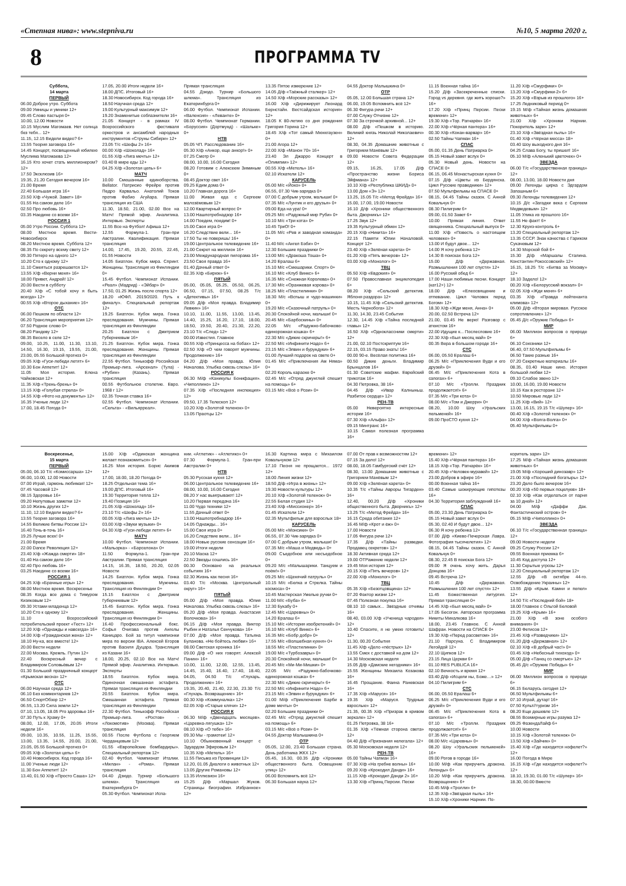«Степная нива»: www.stepniva.ru №10, 5 марта 2020 г.
8
ПРОГРАММА TV
Суббота,
14 марта
ПЕРВЫЙ
06.00 Доброе утро. Суббота
09.00 Умницы и умники 12+
09.45 Слово пастыря 0+
10.00, 12.00 Новости
10.15 Муслим Магомаев. Нет солнца без тебя... 12+
11.15, 12.15 Видели видео? 6+
13.55 Теория заговора 16+
14.45 Концерт, посвященный юбилею Муслима Магомаева 12+
16.15 Кто хочет стать миллионером? 12+
17.50 Эксклюзив 16+
19.35, 21.20 Сегодня вечером 16+
21.00 Время
22.40 Большая игра 16+
23.50 Х/ф «Чужой. Завет» 18+
01.55 На самом деле 16+
02.50 Про любовь 16+
03.35 Наедине со всеми 16+
РОССИЯ 1
05.00 Утро России. Суббота 12+
08.00 Местное время. Вести-Новосибирск
08.20 Местное время. Суббота 12+
08.35 По секрету всему свету 12+
09.30 Пятеро на одного 12+
10.20 Сто к одному 12+
11.10 Смеяться разрешается 12+
13.55 Х/ф «Верни меня» 16+
18.00 Привет, Андрей! 12+
20.00 Вести в субботу
20.40 Х/ф «С тобой хочу я быть всегда» 12+
00.55 Х/ф «Второе дыхание» 16+
ОТС
06.00 Пешком по области 12+
06.20 Трансляция мероприятия 12+
07.50 Родное слово 0+
08.20 Рандеву 12+
08.35 Весело в селе 12+
09.00, 10.25, 11.00, 11.30, 13.10, 14.50, 16.30, 19.15, 19.55, 21.00, 23.00, 05.55 Большой прогноз 0+
09.05 Х/ф «Гуси-лебеди летят» 6+
10.30 Бон Аппетит! 12+
11.05 Моя история. Елена Чайковская 12+
11.35 Х/ф «Трень-брень» 0+
13.15 Х/ф «Голубая стрела» 0+
14.55 Х/ф «Фото на документы» 12+
16.35 Ученые люди 12+
17.00, 18.45 Погода 0+
17.05, 20.00 Итоги недели 16+
18.00 ДПС. Итоговый 16+
18.30 Новосибирск. Код города 16+
18.50 Научная среда 12+
19.00 Культурный максимум 12+
19.20 Знаменитые соблазнители 16+
21.05 Концерт - в рамках IV Всероссийского фестиваля оркестров и ансамблей народных инструментов «Струны Сибири» 12+
23.05 Т/с «Шефы 2» 16+
00.00 Х/ф «Шоколад» 16+
01.55 Х/ф «Лига мечты» 12+
03.40 В мире еды 12+
04.25 Х/ф «Золотая цепь» 6+
МАТЧ
10.00 Смешанные единоборства. Bellator. Патрисио Фрейре против Педро Карвальо. Анатолий Токов против Фабио Агуйара. Прямая трансляция из США
11.30, 18.50, 21.00, 02.00 Все на Матч! Прямой эфир. Аналитика. Интервью. Эксперты
11.55 Все на Футбол! Афиша 12+
12.55 Формула-1. Гран-при Австралии. Квалификация. Прямая трансляция
14.00, 17.45, 19.20, 20.55, 22.45, 01.55 Новости
14.05 Биатлон. Кубок мира. Спринт. Женщины. Трансляция из Финляндии 0+
15.45 Футбол. Чемпионат Испании. «Реал» (Мадрид) - «Эйбар» 0+
17.50, 01.25 Жизнь после спорта 12+
18.20 «ЮФЛ. 2019/2020. Путь к финалу». Специальный репортаж 12+
19.25 Биатлон. Кубок мира. Гонка преследования. Мужчины. Прямая трансляция из Финляндии
20.25 Биатлон с Дмитрием Губерниевым 16+
21.25 Биатлон. Кубок мира. Гонка преследования. Женщины. Прямая трансляция из Финляндии
22.55 Футбол. Тинькофф Российская Премьер-лига. «Арсенал» (Тула) - «Рубин» (Казань). Прямая трансляция
00.55 Футбольное столетие. Евро. 1968 г 12+
02.35 Точная ставка 16+
02.55 Футбол. Чемпионат Испании. «Сельта» - «Вильярреал».
Прямая трансляция
04.55 Дзюдо. Турнир «Большого шлема». Трансляция из Екатеринбурга 0+
06.00 Футбол. Чемпионат Испании. «Валенсия» - «Леванте» 0+
08.00 Футбол. Чемпионат Германии. «Боруссия» (Дортмунд) - «Шальке» 0+
НТВ
05.05 ЧП. Расследование 16+
05.30 Х/ф «Анкор, еще анкор!» 0+
07.25 Смотр 0+
08.00, 10.00, 16.00 Сегодня
08.20 Готовим с Алексеем Зиминым 0+
08.45 Доктор свет 16+
09.25 Едим дома 0+
10.20 Главная дорога 16+
11.00 Живая еда с Сергеем малозёмовым 12+
12.00 Квартирный вопрос 0+
13.00 Нашпотребнадзор 16+
14.00 Поедем, поедим! 0+
15.00 Своя игра 0+
16.20 Следствие вели... 16+
17.50 Ты не поверишь! 16+
19.00 Центральное телевидение 16+
21.00 Секрет на миллион 16+
23.00 Международная пилорама 16+
23.50 Своя правда 16+
01.40 Дачный ответ 0+
02.35 Х/ф «Бирюк» 6+
ПЯТЫЙ
05.00, 05.05, 05.25, 05.50, 06.25, 06.50, 07.15, 07.50, 08.25 Т/с «Детективы» 16+
09.05 Д/ф «Моя правда. Владимир Левкин» 16+
10.10, 11.00, 11.55, 13.00, 13.45, 14.40, 15.25, 16.20, 17.10, 18.00, 18.50, 19.50, 20.40, 21.30, 22.20, 23.10 Т/с «След» 12+
00.00 Известия. Главное
00.55 Х/ф «Принцесса на бобах» 12+
02.50 Х/ф «О чем говорят мужчины. Продолжение» 16+
04.20 Д/ф «Моя правда. Юлия Началова. Улыбка сквозь слезы» 16+
РОССИЯ К
06.30 М/ф «Каникулы Бонифация». «Чиполлино» 12+
07.35 Х/ф «Последняя инспекция» 12+
09.50, 17.35 Телескоп 12+
10.20 Х/ф «Золотой теленок» 0+
13.05 Праотцы 12+
13.35 Пятое измерение 12+
14.05 Д/ф «Таёжный сталкер» 12+
14.50 Х/ф «Морские рассказы» 12+
16.00 Х/ф «Дирижирует Леонард Бернстайн. Вестсайдская история» 12+
18.05 К 80-летию со дня рождения Григория Горина 12+
18.45 Х/ф «Тот самый Мюнхгаузен» 0+
21.00 Агора 12+
22.00 Х/ф «Манон 70» 16+
23.40 Эл Джарро Концерт в «Олимпии» 12+
00.55 Х/ф «Метель» 16+
02.10 Искатели 12+
КАРУСЕЛЬ
05.00 М/с «Йоко» 0+
06.55, 07.30 Чик-зарядка 0+
07.00 С добрым утром, малыши! 0+
07.35 М/с «Лунтик и его друзья» 0+
09.00 Еда на ура! 0+
09.25 М/с «Радужный мир Руби» 0+
10.10 М/с «Три кота» 0+
10.45 ТриО! 0+
11.05 М/с «Рев и заводная команда» 0+
11.40 М/с «Ангел Бэби» 0+
12.30 Большие праздники 0+
13.00 М/с «Дракоша Тоша» 0+
14.20 Ералаш 6+
15.10 М/с «Смешарики. Спорт» 0+
16.10 М/с «Клуб Винкс» 6+
16.35 М/с «Снежная Королева» 0+
17.30 М/с «Оранжевая корова» 0+
18.25 М/с «Пластилинки» 0+
18.30 М/с «Вспыш и чудо-машинки» 0+
19.20 М/с «Сказочный патруль» 0+
20.30 Спокойной ночи, малыши! 0+
20.45 М/с «Барбоскины» 0+
22.05 М/с «Радужно-бабочково-единорожная кошка» 6+
22.30 М/с «Дикие скричеры!» 6+
22.50 М/с «Инфинити Надо» 6+
23.15 М/с «Элвин и бурундуки» 6+
01.00 Лучший подарок на свете 0+
01.45 М/с «Приключения Ам Няма» 0+
02.20 Король караоке 0+
02.45 М/с «Отряд джунглей спешит на помощь» 6+
03.15 М/с «Всё о Рози» 0+
04.55 Доктор Малышкина 0+
ОТР
05.05, 12.00 Большая страна 12+
06.00, 19.05 Вспомнить всё 12+
06.30 Фигура речи 12+
07.00 Служу Отчизне 12+
07.30 За строчкой архивной... 12+
08.00 Д/ф «Пешком в историю. Великий князь Николай Николаевич» 12+
08.30, 04.35 Домашние животные с Григорием Манёвым 12+
09.00 Новости Совета Федерации 12+
09.15, 16.25, 17.05 Д/ф «Пространство жизни Бориса Эйфмана» 12+
10.10 Х/ф «Республика ШКИД» 0+
13.00 Дом «Э» 12+
13.25, 15.05 Т/с «Метод Фрейда» 16+
15.00, 17.00, 19.00 Новости
16.10 Д/ф «Хроники общественного быта. Дворникъ» 12+
17.25 Звук 12+
19.35 Культурный обмен 12+
20.15 Х/ф «Никита» 16+
22.15 Памяти Юлии Началовой. Концерт 12+
23.40 Х/ф «Зелёная карета» 0+
01.20 Х/ф «Пять вечеров» 12+
03.00 Х/ф «Монолог» 0+
ТВЦ
05.50 Х/ф «Евдокия» 0+
07.50 Православная энциклопедия 6+
08.20 Х/ф «Сельский детектив. Яблоня раздора» 12+
10.15, 11.45 Х/ф «Сельский детектив. Месть Чернобога» 12+
11.30, 14.30, 23.45 События
12.30, 14.45 Х/ф «Тайна последней главы» 12+
16.50 Х/ф «Одноклассники смерти» 12+
21.00, 02.10 Постскриптум 16+
22.15, 03.15 Право знать! 16+
00.00 90-е. Весёлая политика 16+
00.50 Дикие деньги. Владимир Брынцалов 16+
01.30 Советские мафии. Еврейский трикотаж 16+
04.30 Петровка, 38 16+
04.45 Д/ф «Ивар Калныньш. Разбитое сердце» 12+
РЕН-ТВ
05.00 Невероятно интересные истории 16+
07.30 Х/ф «Альфа» 12+
09.15 Минтранс 16+
10.15 Самая полезная программа 16+
11.15 Военная тайна 16+
15.20 Д/ф «Засекреченные списки. Город vs деревня. где жить хорошо?» 16+
17.20 Х/ф «Принц Персии. Пески времени» 12+
19.30 Х/ф «Тор. Рагнарёк» 16+
22.00 Х/ф «Чёрная пантера» 16+
00.30 Х/ф «Конан-варвар» 16+
02.50 Тайны Чапман 16+
СПАС
05.00, 01.35 День Патриарха 0+
05.15 Новый завет вслух 0+
05.30 Новый день. Новости на СПАСЕ 0+
06.15, 06.45 Монастырская кухня 0+
07.15 Д/ф «Цветы из Бердянска. Цикл Русские праведники» 12+
07.50 Мультфильмы на СПАСЕ 0+
08.15, 04.45 Тайны сказок. С Анной Ковальчук 0+
08.30 Пилигрим 6+
09.00, 01.50 Завет 6+
10.00 Прямая линия. Ответ священника. Специальный выпуск 0+
11.00 Х/ф «Повесть о настоящем человеке» 0+
13.00 И будут двое... 12+
14.00 Я хочу ребенка 12+
14.30 В поисках Бога 12+
15.00 Д/ф «Державная. Размышления 100 лет спустя» 12+
16.00 Русский обед 6+
17.00 Наши любимые песни. Концерт (кат12+) 12+
18.00 Д/ф «Елеосвящение и отпевание. Цикл Человек перед Богом» 12+
18.30 Х/ф «Жди меня, Анна» 0+
20.00, 02.50 Встреча 12+
21.00, 03.45 Не верю! Разговор с атеистом 16+
22.00 Идущие к... Послесловие 16+
22.30 Х/ф «Был месяц май» 0+
00.35 Вера в большом городе 16+
СТС
06.00, 05.50 Ералаш 6+
06.25 М/с «Приключения Вуди и его друзей» 0+
06.45 М/с «Приключения Кота в сапогах» 6+
07.10 М/с «Тролли. Праздник продолжается!» 6+
07.35 М/с «Три кота» 0+
08.00 М/с «Том и Джерри» 0+
08.20, 10.00 Шоу «Уральских пельменей» 16+
09.00 ПроСТО кухня 12+
11.20 Х/ф «Смурфики» 0+
13.20 Х/ф «Смурфики-2» 6+
15.20 Х/ф «Взрыв из прошлого» 16+
17.25 Ледниковый период 0+
19.15 М/ф «Тайная жизнь домашних животных» 6+
21.00 Х/ф «Хроники Нарнии. Покоритель зари» 12+
23.10 Х/ф «Звёздная пыль» 16+
01.40 Х/ф «Чёрная месса» 18+
03.40 Шоу выходного дня 16+
04.25 Слава Богу, ты пришел! 16+
05.10 М/ф «Аленький цветочек» 0+
ЗВЕЗДА
06.00 Т/с «Государственная граница» 12+
08.00, 13.00, 18.00 Новости дня
09.00 Легенды цирка с Эдгардом Запашным 6+
09.30 Легенды телевидения 12+
10.15 Д/с «Загадки века с Сергеем Медведевым» 12+
11.05 Улика из прошлого 16+
11.55 Не факт! 6+
12.30 Круиз-контроль 6+
13.20 Специальный репортаж 12+
13.35 СССР. Знак качества с Гариком Сукачевым 12+
14.30 Морской бой 6+
15.30 Д/ф «Маршалы Сталина. Константин Рокоссовский» 12+
16.15, 18.25 Т/с «Битва за Москву» 12+
18.10 Задело! 12+
00.20 Х/ф «Белорусский вокзал» 0+
02.05 Х/ф «Жди меня» 6+
03.35 Х/ф «Правда лейтенанта климова» 12+
05.00 Д/ф «Вторая мировая. Русское сопротивление» 12+
05.45 Д/с «Оружие Победы» 6+
МИР
06.00 Миллион вопросов о природе 6+
06.10 Союзники 12+
06.40, 07.50 Мультфильмы 6+
06.50 Такие разные 16+
07.20 Секретные материалы 16+
08.35, 03.40 Наше кино. История большой любви 12+
09.10 Слабое звено 12+
10.00, 16.00, 19.00 Новости
10.15 Как в ресторане 12+
10.50 Мировые леди 12+
11.25 Х/ф «Вий» 12+
13.00, 16.15, 19.15 Т/с «Шулер» 16+
00.40 Х/ф «Золотой теленок» 0+
04.00 Х/ф «Волга-Волга» 0+
05.40 Мультфильмы 0+
Воскресенье,
15 марта
ПЕРВЫЙ
05.00, 06.10 Т/с «Комиссарша» 12+
06.00, 10.00, 12.00 Новости
07.00 Играй, гармонь любимая! 12+
07.45 Часовой 12+
08.15 Здоровье 16+
09.20 Непутевые заметки 12+
10.10 Жизнь других 12+
11.10, 12.10 Видели видео? 6+
13.55 Теория заговора 16+
14.55 Великие битвы России 12+
16.40 Точь-в-точь 16+
19.25 Лучше всех! 0+
21.00 Время
22.00 Dance Революция 12+
23.40 Х/ф «Жажда смерти» 18+
01.40 На самом деле 16+
02.40 Про любовь 16+
03.25 Наедине со всеми 16+
РОССИЯ 1
04.25 Х/ф «Брачные игры» 12+
08.00 Местное время. Воскресенье
08.35 Когда все дома с Тимуром Кизяковым 12+
09.30 Устами младенца 12+
10.20 Сто к одному 12+
11.10 Всероссийский потребительский проект «Тест» 12+
12.20 Х/ф «Однажды и навсегда» 16+
14.00 Х/ф «Гражданская жена» 12+
18.10 Ну-ка, все вместе! 12+
20.00 Вести недели
22.00 Москва. Кремль. Путин 12+
22.40 Воскресный вечер с Владимиром Соловьёвым 12+
01.30 Большой праздничный концерт «Крымская весна» 12+
ОТС
06.00 Научная среда 12+
06.10 Без комментариев 12+
06.50 СпортОбзор 12+
06.55, 13.20 Сила земли 12+
07.10, 13.05, 18.05 Pro здоровье 16+
07.30 Путь к Храму 0+
08.00, 12.00, 17.05, 20.05 Итоги недели 16+
09.00, 10.35, 10.55, 11.25, 15.55, 13.00, 13.35, 14.55, 20.00, 21.00, 23.05, 05.55 Большой прогноз 0+
09.05 Х/ф «Золотая цепь» 6+
10.40 Новосибирск. Код города 16+
11.00 Ученые люди 12+
11.30 Бон Аппетит! 12+
13.40, 01.50 Х/ф «Просто Саша» 12+
15.00 Х/ф «Одинокая женщина желает познакомиться» 0+
16.25 Моя история. Борис Акимов 12+
17.00, 18.00, 18.20 Погода 0+
18.25 Отдельная тема 16+
19.00 ДПС. Итоговый 16+
19.30 Территория тепла 12+
19.40 Позиция 16+
21.05 Х/ф «Шоколад» 16+
23.10 Т/с «Шефы 2» 16+
00.05 Х/ф «Лига мечты» 12+
03.00 Х/ф «Звуки музыки» 0+
04.30 Х/ф «Гуси-лебеди летят» 6+
МАТЧ
10.00 Футбол. Чемпионат Испании. «Мальорка» - «Барселона» 0+
11.50 Формула-1. Гран-при Австралии. Прямая трансляция
14.15, 16.35, 18.50, 20.20, 02.05 Новости
14.25 Биатлон. Кубок мира. Гонка преследования. Мужчины. Трансляция из Финляндии 0+
15.15 Биатлон с Дмитрием Губерниевым 12+
15.45 Биатлон. Кубок мира. Гонка преследования. Женщины. Трансляция из Финляндии 0+
16.40 Профессиональный бокс. Софья Очигава против Ангелы Каницаро. Бой за титул чемпионки мира по версии IBA. Алексей Егоров против Василя Дуцара. Трансляция из Казани 16+
18.00, 20.25, 02.10 Все на Матч! Прямой эфир. Аналитика. Интервью. Эксперты
18.55 Биатлон. Кубок мира. Одиночная смешанная эстафета. Прямая трансляция из Финляндии
20.55 Биатлон. Кубок мира. Смешанная эстафета. Прямая трансляция из Финляндии
22.30 Футбол. Тинькофф Российская Премьер-лига. «Ростов» - «Локомотив» (Москва). Прямая трансляция
00.55 После Футбола с Георгием Черданцевым 12+
01.55 «Европейские бомбардиры». Специальный репортаж 12+
02.40 Футбол. Чемпионат Италии. «Милан» - «Рома». Прямая трансляция
04.40 Дзюдо. Турнир «Большого шлема». Трансляция из Екатеринбурга 0+
05.30 Футбол. Чемпионат Испа-
нии. «Атлетик» - «Атлетико» 0+
07.30 Формула-1. Гран-при Австралии 0+
НТВ
05.30 Русская кухня 12+
06.00 Центральное телевидение 16+
08.00, 10.00, 16.00 Сегодня
08.20 У нас выигрывают! 12+
10.20 Первая передача 16+
11.00 Чудо техники 12+
11.55 Дачный ответ 0+
13.00 Нашпотребнадзор 16+
14.05 Однажды... 16+
15.00 Своя игра 0+
16.20 Следствие вели... 16+
18.00 Новые русские сенсации 16+
19.00 Итоги недели
20.10 Маска 12+
22.50 Звезды сошлись 16+
00.30 Основано на реальных событиях 16+
02.30 Жизнь как песня 16+
03.40 Т/с «Москва. Центральный округ» 16+
ПЯТЫЙ
05.00 Д/ф «Моя правда. Юлия Началова. Улыбка сквозь слезы» 16+
05.20 Д/ф «Моя правда. Анастасия Волочкова» 16+
06.15 Д/ф «Моя правда. Виктор Рыбин и Наталья Сенчукова» 16+
07.00 Д/ф «Моя правда. Татьяна Буланова. «Не бойтесь любви» 16+
08.00 Светская хроника 16+
09.00 Д/ф «О них говорят. Алексей Панин» 16+
10.00, 11.00, 12.00, 12.55, 13.45, 14.45, 15.40, 16.40, 17.40, 18.40, 04.05, 04.50 Т/с «Глухарь. Продолжение» 16+
19.35, 20.40, 21.40, 22.30, 23.30 Т/с «Глухарь. Возвращение» 16+
00.30 Х/ф «Коммуналка» 12+
02.05 Х/ф «Старые клячи» 12+
РОССИЯ К
06.30 М/ф «Двенадцать месяцев». «Царевна-лягушка» 12+
08.10 Х/ф «О тебе» 16+
09.30 Мы - грамотеи! 12+
10.10 Обыкновенный концерт с Эдуардом Эфировым 12+
10.35 Х/ф «Метель» 16+
11.55 Письма из Провинции 12+
12.20, 01.05 Диалоги о животных 12+
13.05 Другие Романовы 12+
13.35 Иллюзион 16+
15.25 Д/ф «Маршал Жуков. Страницы биографии. Избранное» 12+
16.30 Картина мира с Михаилом Ковальчуком 12+
17.10 Песня не прощается... 1972 12+
18.00 Линия жизни 12+
18.50 Д/ф «Игра в жизнь» 12+
19.30 Новости культуры 12+
20.10 Х/ф «Золотой теленок» 0+
22.55 Белая студия 12+
23.40 Х/ф «Миссионер» 16+
01.45 Искатели 12+
02.35 Мультфильм для взрослых 18+
КАРУСЕЛЬ
05.00 М/с «Монсики» 0+
06.55, 07.30 Чик-зарядка 0+
07.00 С добрым утром, малыши! 0+
07.35 М/с «Маша и Медведь» 0+
09.00 Съедобное или несъедобное 0+
09.20 М/с «Малышарики. Танцуем и поём!» 0+
09.25 М/с «Щенячий патруль» 0+
10.15 М/с «Белка и Стрелка. Тайны космоса» 0+
10.45 Мастерская Умелые ручки 0+
11.00 М/с «Буба» 6+
12.30 Букабу 0+
12.45 М/с «Царевны» 0+
14.20 Ералаш 6+
15.10 М/с «История изобретений» 0+
16.10 М/с «Клуб Винкс» 6+
16.35 М/с «Бобр добр» 0+
17.55 М/с «Волшебная кухня» 0+
18.55 М/с «Пластилинки» 0+
19.00 М/с «Турбозавры» 0+
20.30 Спокойной ночи, малыши! 0+
20.45 М/с «Ми-Ми-Мишки» 0+
22.05 М/с «Радужно-бабочково-единорожная кошка» 6+
22.30 М/с «Дикие скричеры!» 6+
22.50 М/с «Инфинити Надо» 6+
23.15 М/с «Элвин и бурундуки» 6+
01.00 М/ф «Приключения Барби в доме мечты» 0+
02.20 Большие праздники 0+
02.45 М/с «Отряд джунглей спешит на помощь» 6+
03.15 М/с «Всё о Рози» 0+
04.55 Доктор Малышкина 0+
ОТР
05.05, 12.00, 23.40 Большая страна. День работника ЖКХ 12+
05.45, 16.30, 00.35 Д/ф «Хроники общественного быта. Освещение улиц» 12+
06.00 Вспомнить всё 12+
06.30 Большая наука 12+
07.00 От прав к возможностям 12+
07.15 За дело! 12+
08.00, 18.05 Гамбургский счёт 12+
08.30, 13.00 Домашние животные с Григорием Манёвым 12+
09.00 Х/ф «Зелёная карета» 0+
10.35 Т/с «Тайны Авроры Тигарден» 16+
12.40, 00.20 Д/ф «Хроники общественного быта. Дворникъ» 12+
13.25 Т/с «Метод Фрейда» 16+
16.15 Среда обитания 12+
16.45 М/ф «Крот и ёж» 0+
17.00 Новости
17.05 Фигура речи 12+
17.35 Д/ф «Тайны разведки. Продавец секретов» 12+
18.30 Активная среда 12+
19.00 ОТРажение недели 12+
19.45 Моя история 12+
20.15 Х/ф «Пять вечеров» 12+
22.00 Х/ф «Монолог» 0+
ТВЦ
05.35 Х/ф «Безотцовщина» 12+
07.20 Фактор жизни 12+
07.45 Полезная покупка 16+
08.10 10 самых... Звёздные отчимы 16+
08.40, 03.00 Х/ф «Ученица чародея» 12+
10.40 Спасите, я не умею готовить! 12+
11.30, 00.20 События
11.45 Х/ф «Дело «пёстрых» 12+
13.55 Смех с доставкой на дом 12+
14.30 Московская неделя
15.05 Д/ф «Дамские негодники» 16+
15.55 Женщины Михаила Козакова 16+
16.45 Прощание. Фаина Раневская 16+
17.35 Х/ф «Маруся» 16+
19.35 Х/ф «Маруся. Трудные взрослые» 12+
21.35, 00.35 Х/ф «Призрак в кривом зеркале» 12+
01.25 Петровка, 38 16+
01.35 Х/ф «Тёмная сторона света» 12+
04.40 Д/ф «Признания нелегала» 12+
05.30 Московская неделя 12+
РЕН-ТВ
05.00 Тайны Чапман 16+
07.30 Х/ф «На гребне волны» 16+
09.20 Х/ф «Крокодил Данди» 16+
11.15 Х/ф «Крокодил Данди 2» 16+
13.30 Х/ф «Принц Персии. Пески
времени» 12+
15.40 Х/ф «Чёрная пантера» 16+
18.15 Х/ф «Тор. Рагнарёк» 16+
20.45 Х/ф «Человек-муравей» 12+
23.00 Добров в эфире 16+
00.00 Военная тайна 16+
03.40 Самые шокирующие гипотезы 16+
04.30 Территория заблуждений 16+
СПАС
05.00, 23.30 День Патриарха 0+
05.15 Новый завет вслух 0+
05.30, 02.40 И будут двое... 12+
06.30 Я хочу ребенка 12+
07.00 Д/ф «Киево-Печерская Лавра. Фотография тысячелетия» 12+
08.15, 04.45 Тайны сказок. С Анной Ковальчук 0+
08.30, 22.45 В поисках Бога 12+
09.00 Я очень хочу жить. Дарья Донцова 16+
09.45 Встреча 12+
10.45 Д/ф «Державная. Размышления 100 лет спустя» 12+
11.45 Божественная литургия. Прямая трансляция 0+
14.45 Х/ф «Был месяц май» 0+
17.05 Бесогон. Авторская программа Никиты Михалкова 16+
18.00, 23.45 Главное. С Анной Шафран. Новости на СПАСЕ 0+
19.30 Х/ф «Перед рассветом» 16+
21.10 Парсуна. С Владимиром Легойдой 12+
22.10 Щипков 12+
23.15 Лица Церкви 6+
01.10 RES PUBLICA 16+
02.10 Вечность и время 12+
03.40 Д/ф «Исцели ны, Боже…» 12+
04.10 Пилигрим 6+
СТС
06.00, 05.50 Ералаш 6+
06.25 М/с «Приключения Вуди и его друзей» 0+
06.45 М/с «Приключения Кота в сапогах» 6+
07.10 М/с «Тролли. Праздник продолжается!» 6+
07.35 М/с «Три кота» 0+
08.00 М/с «Царевны» 0+
08.20 Шоу «Уральских пельменей» 16+
09.00 Рогов в городе 16+
10.00 М/ф «Как приручить дракона. Легенды» 6+
10.20 М/ф «Как приручить дракона. Возвращение» 6+
10.45 М/ф «Тролли» 6+
12.35 Х/ф «Звёздная пыль» 16+
15.10 Х/ф «Хроники Нарнии. По-
коритель зари» 12+
17.25 М/ф «Тайная жизнь домашних животных» 6+
19.05 М/ф «Хороший динозавр» 12+
21.00 Х/ф «Последний богатырь» 12+
23.20 Дело было вечером 16+
00.20 Х/ф «50 первых поцелуев» 18+
02.10 Х/ф «Как отделаться от парня за 10 дней» 12+
04.00 М/ф «Даффи Дак. Фантастический остров» 0+
05.15 М/ф «Чиполлино» 0+
ЗВЕЗДА
06.10 Т/с «Государственная граница» 12+
09.00 Новости недели
09.25 Служу России 12+
09.55 Военная приемка 6+
10.45 Код доступа 12+
11.30 Скрытые угрозы 12+
12.20 Специальный репортаж 12+
12.55 Д/ф «В октябре 44-го. Освобождение Украины» 12+
13.55 Д/ф «Крым. Камни и пепел» 12+
14.50 Т/с «Последний бой» 18+
18.00 Главное с Ольгой Беловой
19.25 Х/ф «Крым» 16+
21.00 Х/ф «В зоне особого внимания» 0+
23.00 Фетисов 12+
23.45 Х/ф «Разведчики» 12+
01.20 Д/ф «Державная» 12+
02.10 Х/ф «В добрый час!» 0+
03.45 Х/ф «Небесный тихоход» 0+
05.00 Д/ф «Танец со смертью» 12+
05.45 Д/с «Оружие Победы» 6+
МИР
06.00 Миллион вопросов о природе 6+
06.15 Беларусь сегодня 12+
06.50 Мультфильмы 6+
07.10 Играй, дутар! 16+
07.50 Культ//туризм 16+
08.20 Еще дешевле 12+
08.55 Всемирные игры разума 12+
09.25 ФазендаЛайф 6+
10.00 Новости
10.15 Х/ф «Золотой теленок» 0+
13.50 Х/ф «Зайчик» 0+
15.40 Х/ф «Где находится нофелет?» 12+
16.00 Погода в Мире
16.15 Х/ф «Где находится нофелет?» 12+
18.10, 19.30, 01.00 Т/с «Шулер» 16+
18.30, 00.00 Вместе